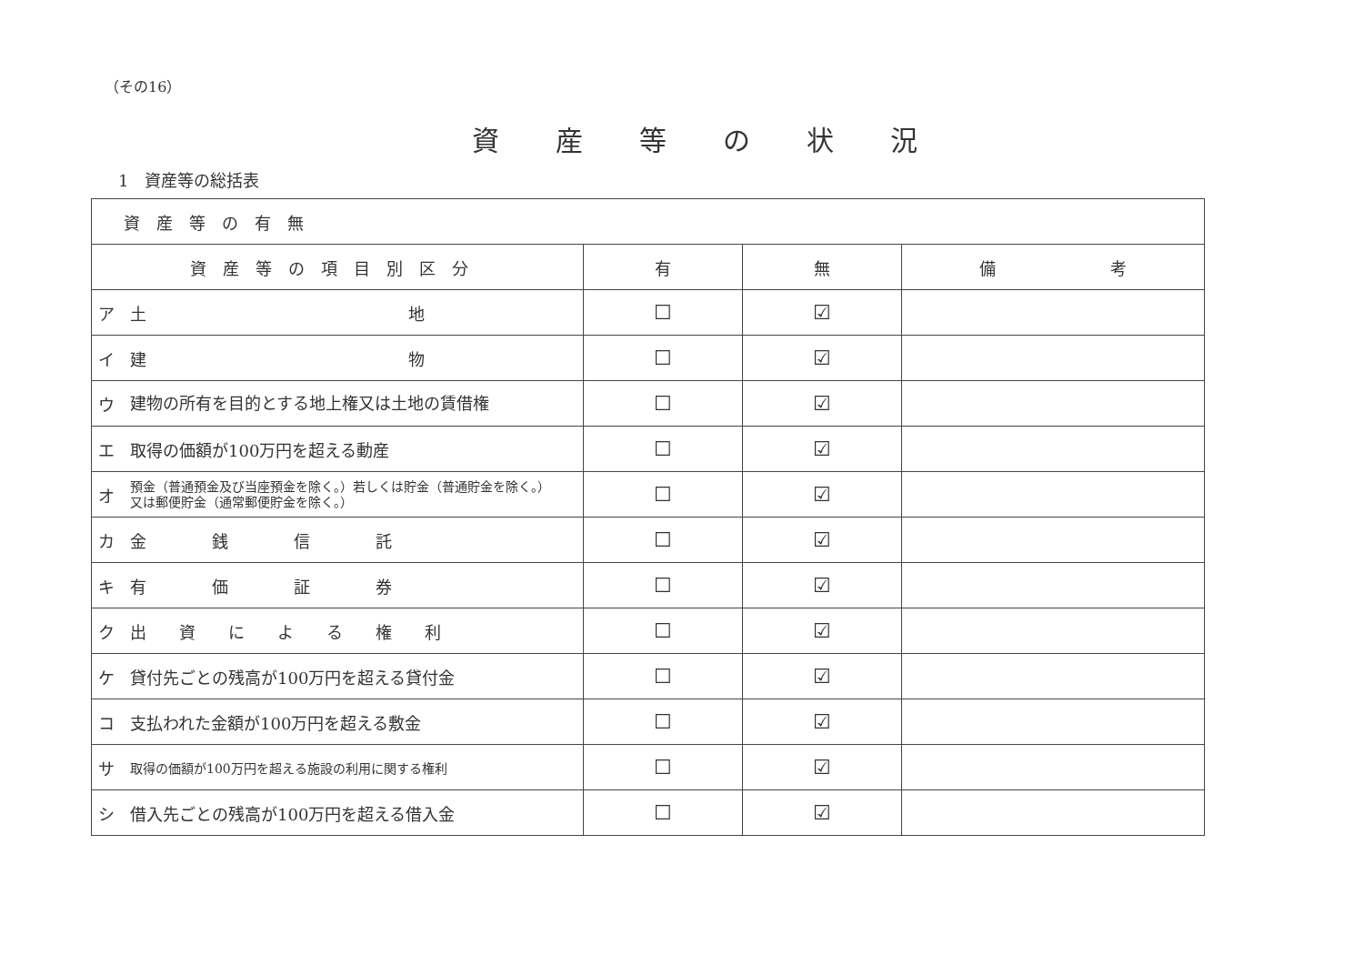（その16）
資産等の状況
1　資産等の総括表
| 資産等の有無 | | | | |
| 資産等の項目別区分 | | 有 | 無 | 備 考 |
| ア | 土 地 | ☐ | ☑ | |
| イ | 建 物 | ☐ | ☑ | |
| ウ | 建物の所有を目的とする地上権又は土地の賃借権 | ☐ | ☑ | |
| エ | 取得の価額が100万円を超える動産 | ☐ | ☑ | |
| オ | 預金（普通預金及び当座預金を除く。）若しくは貯金（普通貯金を除く。）又は郵便貯金（通常郵便貯金を除く。） | ☐ | ☑ | |
| カ | 金 銭 信 託 | ☐ | ☑ | |
| キ | 有 価 証 券 | ☐ | ☑ | |
| ク | 出 資 に よ る 権 利 | ☐ | ☑ | |
| ケ | 貸付先ごとの残高が100万円を超える貸付金 | ☐ | ☑ | |
| コ | 支払われた金額が100万円を超える敷金 | ☐ | ☑ | |
| サ | 取得の価額が100万円を超える施設の利用に関する権利 | ☐ | ☑ | |
| シ | 借入先ごとの残高が100万円を超える借入金 | ☐ | ☑ | |